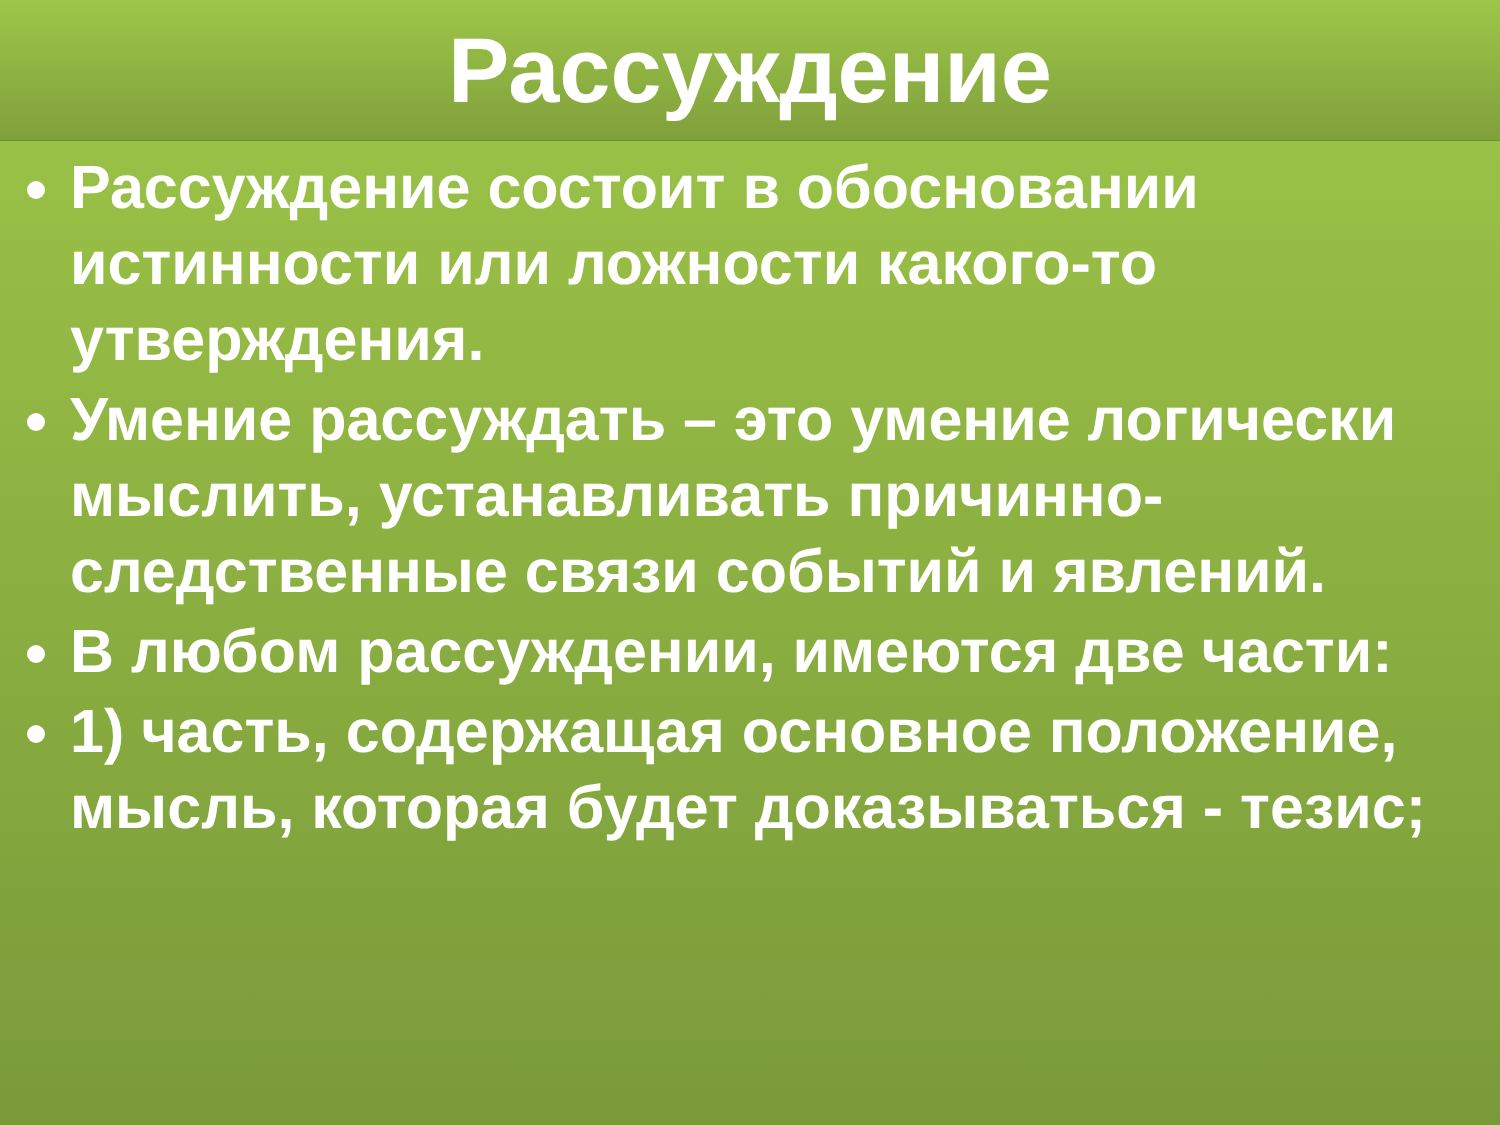Рассуждение
Рассуждение состоит в обосновании истинности или ложности какого-то утверждения.
Умение рассуждать – это умение логически мыслить, устанавливать причинно-следственные связи событий и явлений.
В любом рассуждении, имеются две части:
1) часть, содержащая основное положение, мысль, которая будет доказываться - тезис;